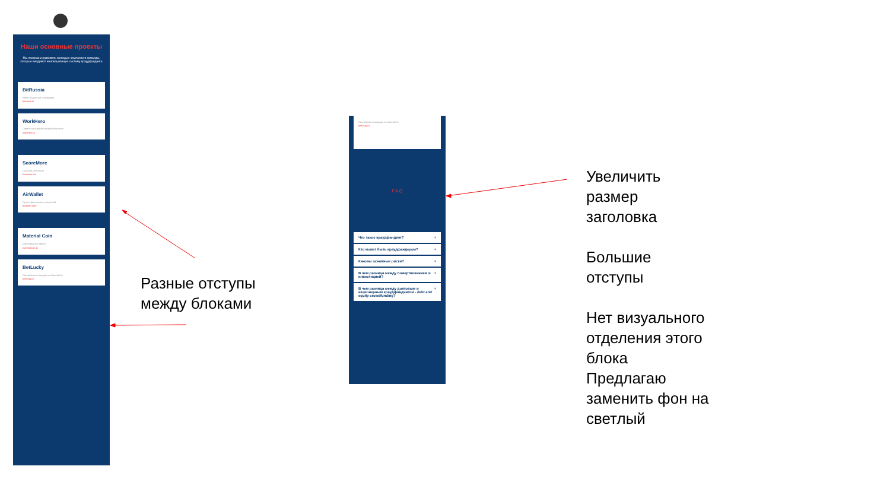Наши основные проекты
Мы помогаем развивать молодые компании и команды, которые внедряют инновационную систему краудфандинга
BitRussia
Инвестиционная платформа
bitrussia.io
WorkHero
Сервис по подбору профессионалов
workhero.ru
ScoreMore
Система рейтингов
scoremore.io
AirWallet
Группа финансовых компаний
airwallet.com
Material Coin
Долгосрочный проект
materialcoin.io
BetLucky
Лотерейная площадка на блокчейне
betlucky.io
Лотерейная площадка на блокчейне
betlucky.io
F.A.Q
Что такое краудфандинг? +
Кто может быть краудфандером? +
Каковы основные риски? +
В чем разница между пожертвованием и инвестицией? +
В чем разница между долговым и акционерным краудфандингом - debt and equity crowdfunding? +
Разные отступы
между блоками
Увеличить
размер
заголовка
Большие
отступы
Нет визуального
отделения этого
блока
Предлагаю
заменить фон на
светлый